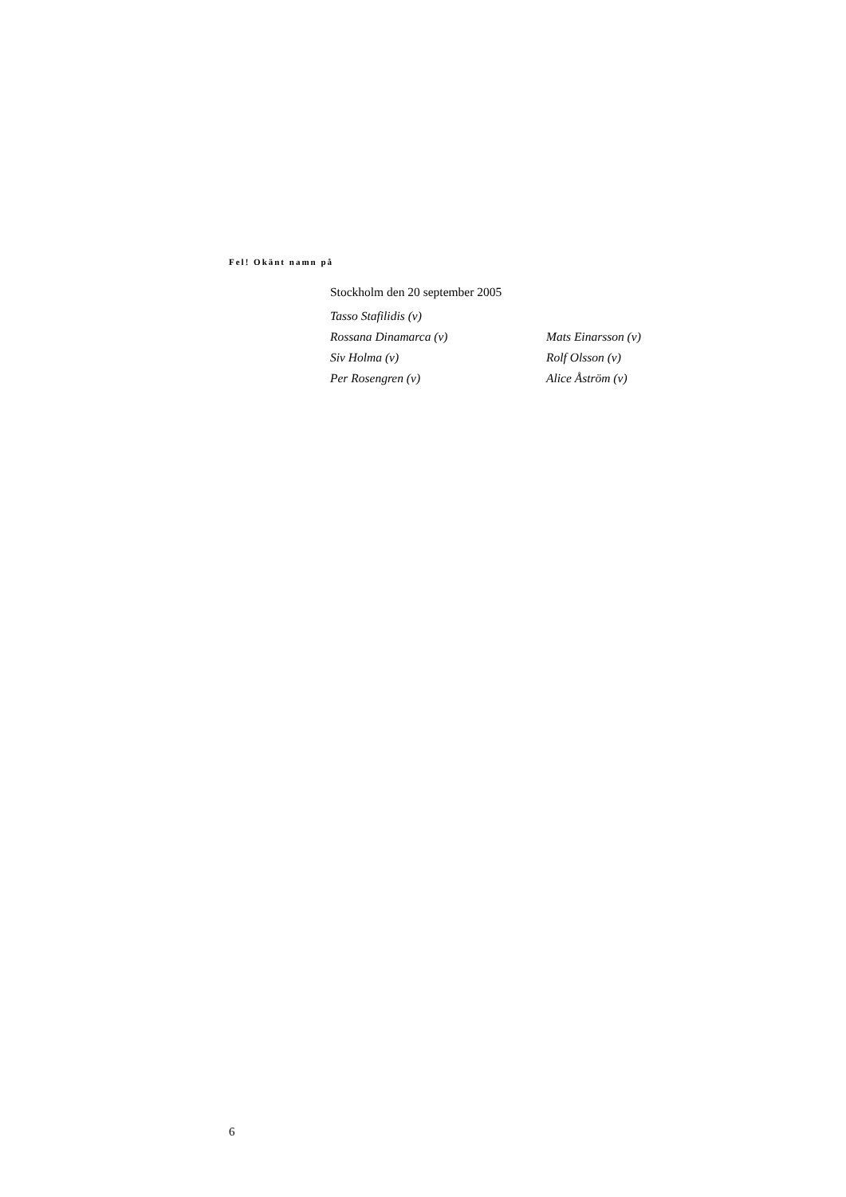Fel! Okänt namn på
Stockholm den 20 september 2005
| Tasso Stafilidis (v) | |
| Rossana Dinamarca (v) | Mats Einarsson (v) |
| Siv Holma (v) | Rolf Olsson (v) |
| Per Rosengren (v) | Alice Åström (v) |
6